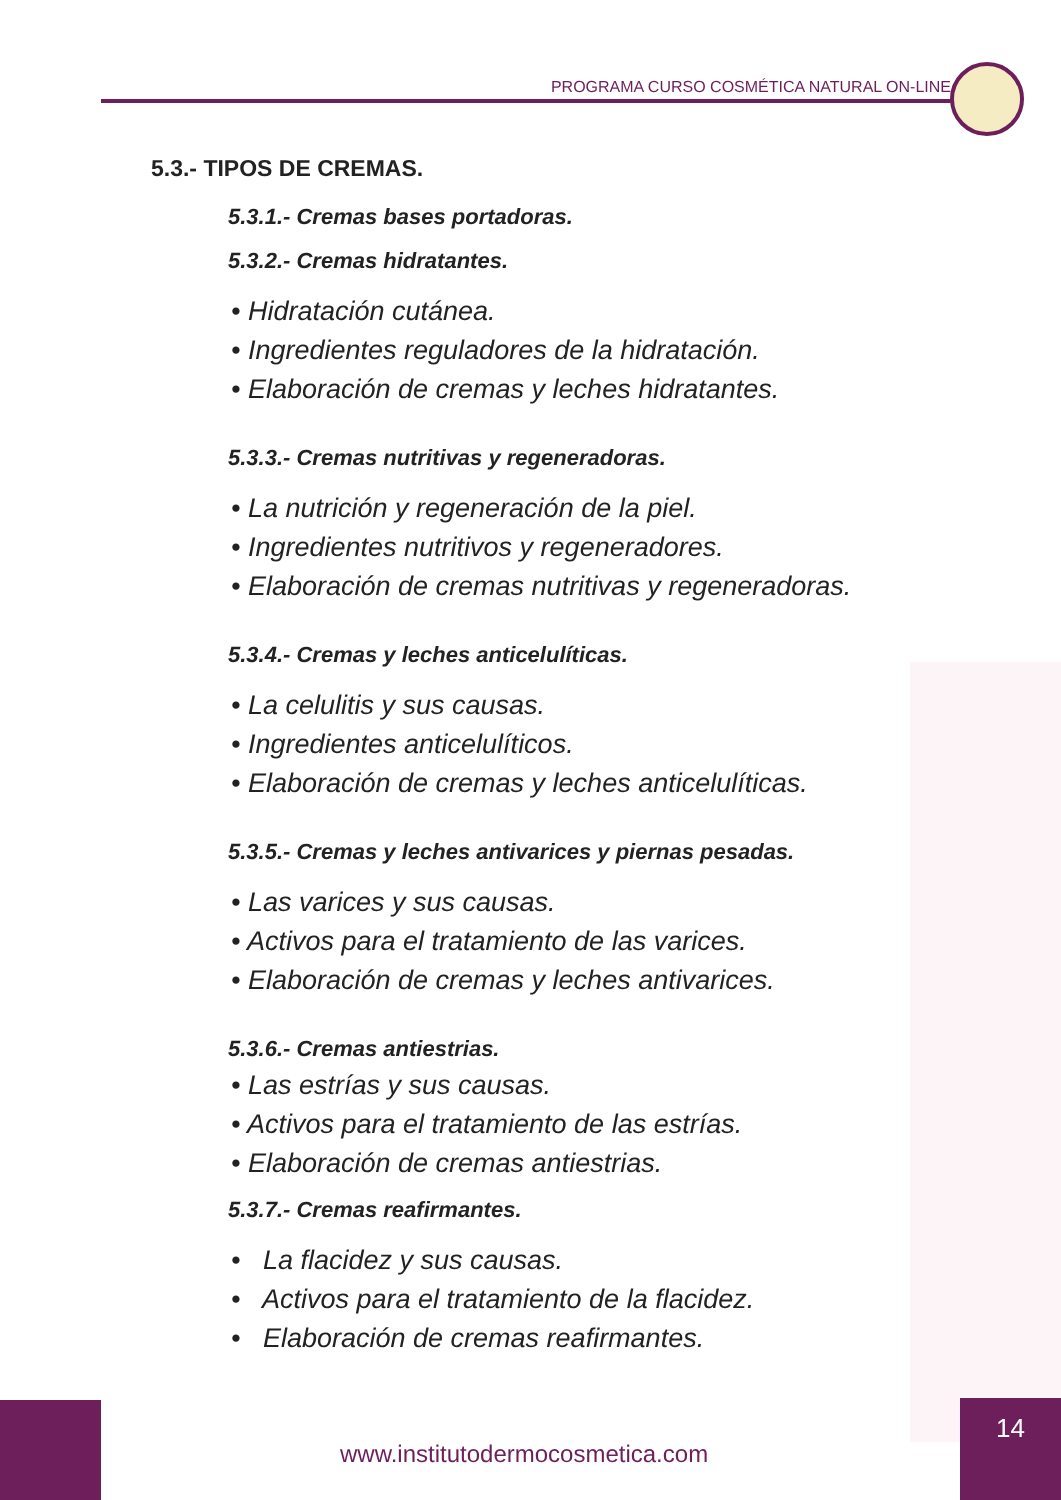PROGRAMA CURSO COSMÉTICA NATURAL ON-LINE
5.3.- TIPOS DE CREMAS.
5.3.1.- Cremas bases portadoras.
5.3.2.- Cremas hidratantes.
• Hidratación cutánea.
• Ingredientes reguladores de la hidratación.
• Elaboración de cremas y leches hidratantes.
5.3.3.- Cremas nutritivas y regeneradoras.
• La nutrición y regeneración de la piel.
• Ingredientes nutritivos y regeneradores.
• Elaboración de cremas nutritivas y regeneradoras.
5.3.4.- Cremas y leches anticelulíticas.
• La celulitis y sus causas.
• Ingredientes anticelulíticos.
• Elaboración de cremas y leches anticelulíticas.
5.3.5.- Cremas y leches antivarices y piernas pesadas.
• Las varices y sus causas.
• Activos para el tratamiento de las varices.
• Elaboración de cremas y leches antivarices.
5.3.6.- Cremas antiestrias.
• Las estrías y sus causas.
• Activos para el tratamiento de las estrías.
• Elaboración de cremas antiestrias.
5.3.7.- Cremas reafirmantes.
• La flacidez y sus causas.
• Activos para el tratamiento de la flacidez.
• Elaboración de cremas reafirmantes.
www.institutodermocosmetica.com
14